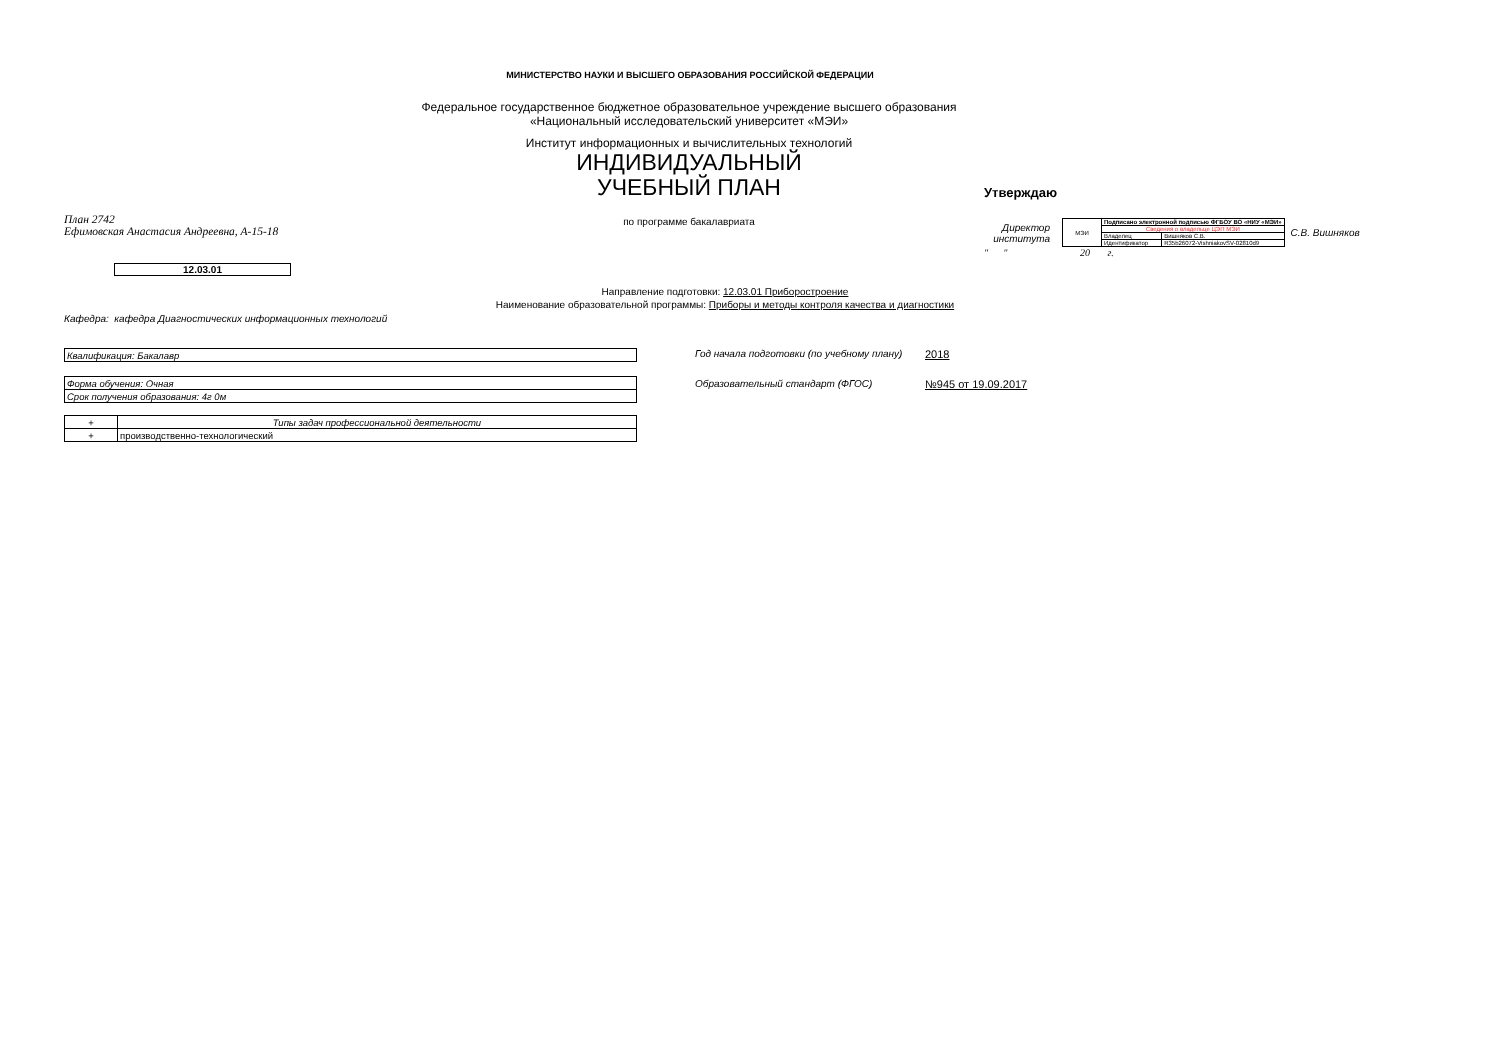МИНИСТЕРСТВО НАУКИ И ВЫСШЕГО ОБРАЗОВАНИЯ РОССИЙСКОЙ ФЕДЕРАЦИИ
План 2742
Ефимовская Анастасия Андреевна, А-15-18
12.03.01
Федеральное государственное бюджетное образовательное учреждение высшего образования
«Национальный исследовательский университет «МЭИ»
Институт информационных и вычислительных технологий
ИНДИВИДУАЛЬНЫЙ
УЧЕБНЫЙ ПЛАН
по программе бакалавриата
Утверждаю
Директор
института
| МЭИ | Подписано электронной подписью ФГБОУ ВО «НИУ «МЭИ» | |
| | Сведения о владельце ЦЭП МЭИ | |
| | Владелец | Вишняков С.В. |
| | Идентификатор | R35b26072-VishniakovSV-02810d9 |
С.В. Вишняков
" " 20 г.
Направление подготовки: 12.03.01 Приборостроение
Наименование образовательной программы: Приборы и методы контроля качества и диагностики
Кафедра: кафедра Диагностических информационных технологий
| Квалификация: Бакалавр |
| Форма обучения: Очная |
| Срок получения образования: 4г 0м |
| + | Типы задач профессиональной деятельности |
| + | производственно-технологический |
Год начала подготовки (по учебному плану) 2018
Образовательный стандарт (ФГОС) №945 от 19.09.2017